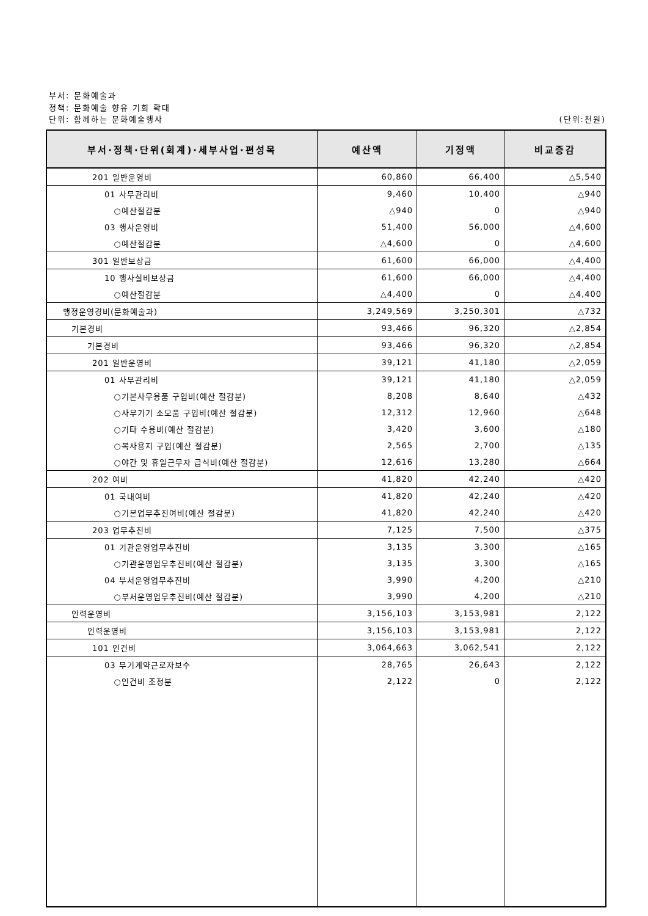부서: 문화예술과
정책: 문화예술 향유 기회 확대
단위: 함께하는 문화예술행사 (단위:천원)
| 부서·정책·단위(회계)·세부사업·편성목 | 예산액 | 기정액 | 비교증감 |
| --- | --- | --- | --- |
| 201 일반운영비 | 60,860 | 66,400 | △5,540 |
| 01 사무관리비 | 9,460 | 10,400 | △940 |
| ○예산절감분 | △940 | 0 | △940 |
| 03 행사운영비 | 51,400 | 56,000 | △4,600 |
| ○예산절감분 | △4,600 | 0 | △4,600 |
| 301 일반보상금 | 61,600 | 66,000 | △4,400 |
| 10 행사실비보상금 | 61,600 | 66,000 | △4,400 |
| ○예산절감분 | △4,400 | 0 | △4,400 |
| 행정운영경비(문화예술과) | 3,249,569 | 3,250,301 | △732 |
| 기본경비 | 93,466 | 96,320 | △2,854 |
| 기본경비 | 93,466 | 96,320 | △2,854 |
| 201 일반운영비 | 39,121 | 41,180 | △2,059 |
| 01 사무관리비 | 39,121 | 41,180 | △2,059 |
| ○기본사무용품 구입비(예산 절감분) | 8,208 | 8,640 | △432 |
| ○사무기기 소모품 구입비(예산 절감분) | 12,312 | 12,960 | △648 |
| ○기타 수용비(예산 절감분) | 3,420 | 3,600 | △180 |
| ○복사용지 구입(예산 절감분) | 2,565 | 2,700 | △135 |
| ○야간 및 휴일근무자 급식비(예산 절감분) | 12,616 | 13,280 | △664 |
| 202 여비 | 41,820 | 42,240 | △420 |
| 01 국내여비 | 41,820 | 42,240 | △420 |
| ○기본업무추진여비(예산 절감분) | 41,820 | 42,240 | △420 |
| 203 업무추진비 | 7,125 | 7,500 | △375 |
| 01 기관운영업무추진비 | 3,135 | 3,300 | △165 |
| ○기관운영업무추진비(예산 절감분) | 3,135 | 3,300 | △165 |
| 04 부서운영업무추진비 | 3,990 | 4,200 | △210 |
| ○부서운영업무추진비(예산 절감분) | 3,990 | 4,200 | △210 |
| 인력운영비 | 3,156,103 | 3,153,981 | 2,122 |
| 인력운영비 | 3,156,103 | 3,153,981 | 2,122 |
| 101 인건비 | 3,064,663 | 3,062,541 | 2,122 |
| 03 무기계약근로자보수 | 28,765 | 26,643 | 2,122 |
| ○인건비 조정분 | 2,122 | 0 | 2,122 |